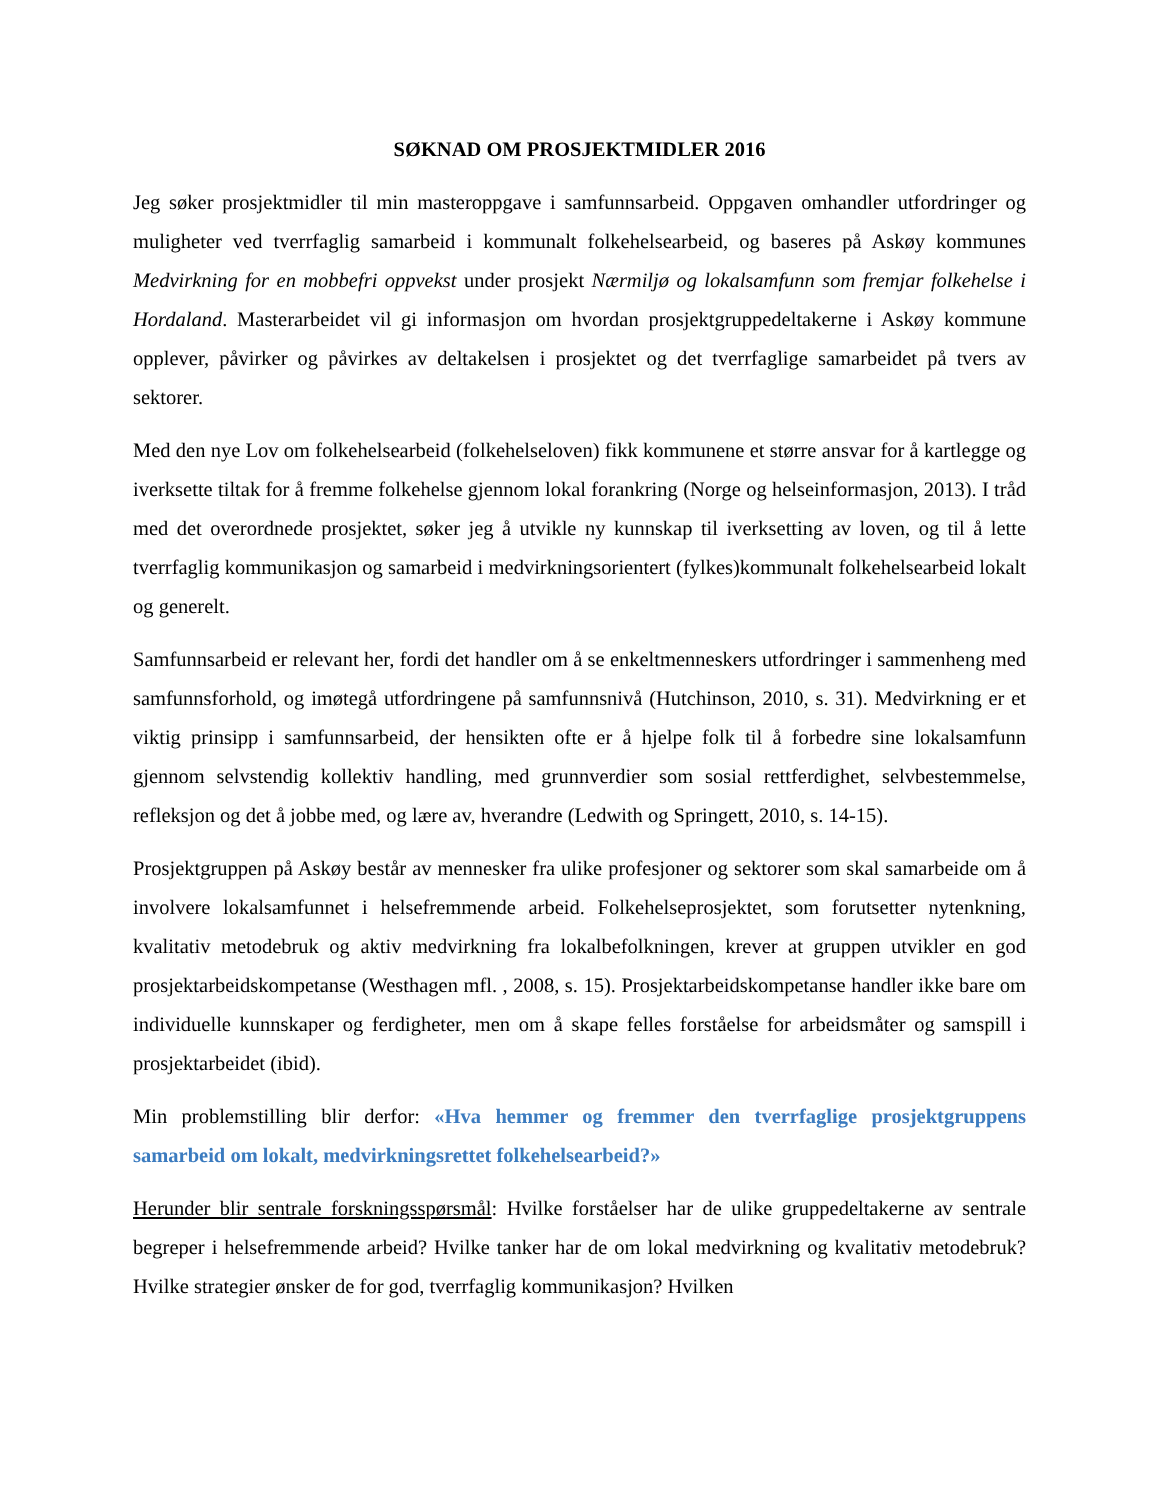SØKNAD OM PROSJEKTMIDLER 2016
Jeg søker prosjektmidler til min masteroppgave i samfunnsarbeid. Oppgaven omhandler utfordringer og muligheter ved tverrfaglig samarbeid i kommunalt folkehelsearbeid, og baseres på Askøy kommunes Medvirkning for en mobbefri oppvekst under prosjekt Nærmiljø og lokalsamfunn som fremjar folkehelse i Hordaland. Masterarbeidet vil gi informasjon om hvordan prosjektgruppedeltakerne i Askøy kommune opplever, påvirker og påvirkes av deltakelsen i prosjektet og det tverrfaglige samarbeidet på tvers av sektorer.
Med den nye Lov om folkehelsearbeid (folkehelseloven) fikk kommunene et større ansvar for å kartlegge og iverksette tiltak for å fremme folkehelse gjennom lokal forankring (Norge og helseinformasjon, 2013). I tråd med det overordnede prosjektet, søker jeg å utvikle ny kunnskap til iverksetting av loven, og til å lette tverrfaglig kommunikasjon og samarbeid i medvirkningsorientert (fylkes)kommunalt folkehelsearbeid lokalt og generelt.
Samfunnsarbeid er relevant her, fordi det handler om å se enkeltmenneskers utfordringer i sammenheng med samfunnsforhold, og imøtegå utfordringene på samfunnsnivå (Hutchinson, 2010, s. 31). Medvirkning er et viktig prinsipp i samfunnsarbeid, der hensikten ofte er å hjelpe folk til å forbedre sine lokalsamfunn gjennom selvstendig kollektiv handling, med grunnverdier som sosial rettferdighet, selvbestemmelse, refleksjon og det å jobbe med, og lære av, hverandre (Ledwith og Springett, 2010, s. 14-15).
Prosjektgruppen på Askøy består av mennesker fra ulike profesjoner og sektorer som skal samarbeide om å involvere lokalsamfunnet i helsefremmende arbeid. Folkehelseprosjektet, som forutsetter nytenkning, kvalitativ metodebruk og aktiv medvirkning fra lokalbefolkningen, krever at gruppen utvikler en god prosjektarbeidskompetanse (Westhagen mfl. , 2008, s. 15). Prosjektarbeidskompetanse handler ikke bare om individuelle kunnskaper og ferdigheter, men om å skape felles forståelse for arbeidsmåter og samspill i prosjektarbeidet (ibid).
Min problemstilling blir derfor: «Hva hemmer og fremmer den tverrfaglige prosjektgruppens samarbeid om lokalt, medvirkningsrettet folkehelsearbeid?»
Herunder blir sentrale forskningsspørsmål: Hvilke forståelser har de ulike gruppedeltakerne av sentrale begreper i helsefremmende arbeid? Hvilke tanker har de om lokal medvirkning og kvalitativ metodebruk? Hvilke strategier ønsker de for god, tverrfaglig kommunikasjon? Hvilken